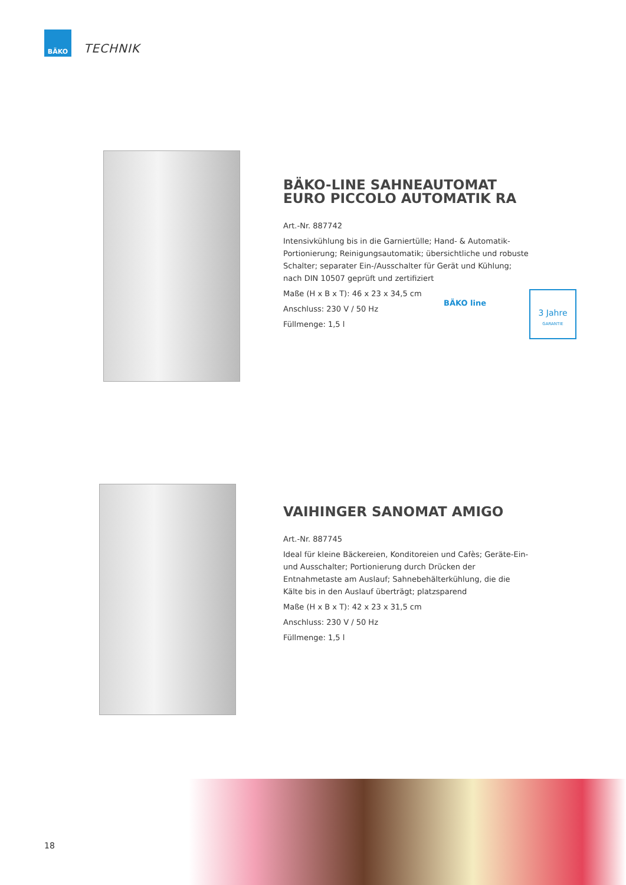BÄKO
TECHNIK
BÄKO-LINE SAHNEAUTOMAT EURO PICCOLO AUTOMATIK RA
Art.-Nr. 887742
Intensivkühlung bis in die Garniertülle; Hand- & Automatik-Portionierung; Reinigungsautomatik; übersichtliche und robuste Schalter; separater Ein-/Ausschalter für Gerät und Kühlung; nach DIN 10507 geprüft und zertifiziert
Maße (H x B x T): 46 x 23 x 34,5 cm
Anschluss: 230 V / 50 Hz
Füllmenge: 1,5 l
BÄKO line
3 Jahre
GARANTIE
VAIHINGER SANOMAT AMIGO
Art.-Nr. 887745
Ideal für kleine Bäckereien, Konditoreien und Cafès; Geräte-Ein- und Ausschalter; Portionierung durch Drücken der Entnahmetaste am Auslauf; Sahnebehälterkühlung, die die Kälte bis in den Auslauf überträgt; platzsparend
Maße (H x B x T): 42 x 23 x 31,5 cm
Anschluss: 230 V / 50 Hz
Füllmenge: 1,5 l
18